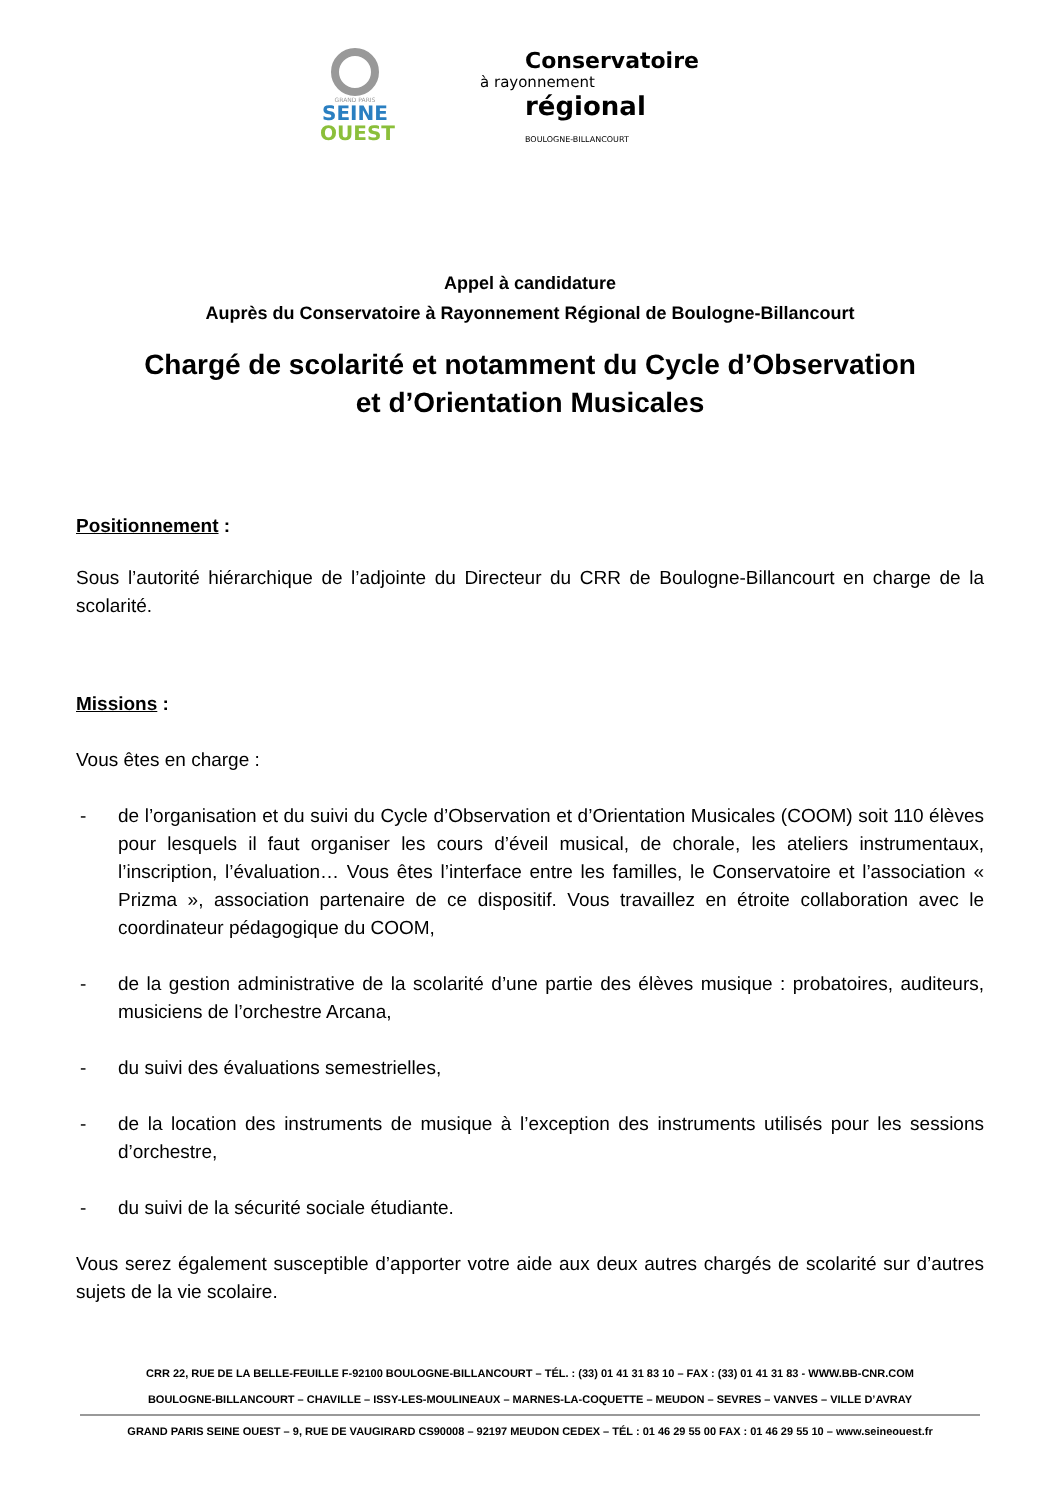GRAND PARIS
SEINE
OUEST
Conservatoire
à rayonnement
régional
BOULOGNE-BILLANCOURT
Appel à candidature
Auprès du Conservatoire à Rayonnement Régional de Boulogne-Billancourt
Chargé de scolarité et notamment du Cycle d’Observation
et d’Orientation Musicales
Positionnement :
Sous l’autorité hiérarchique de l’adjointe du Directeur du CRR de Boulogne-Billancourt en charge de la scolarité.
Missions :
Vous êtes en charge :
- de l’organisation et du suivi du Cycle d’Observation et d’Orientation Musicales (COOM) soit 110 élèves pour lesquels il faut organiser les cours d’éveil musical, de chorale, les ateliers instrumentaux, l’inscription, l’évaluation… Vous êtes l’interface entre les familles, le Conservatoire et l’association « Prizma », association partenaire de ce dispositif. Vous travaillez en étroite collaboration avec le coordinateur pédagogique du COOM,
- de la gestion administrative de la scolarité d’une partie des élèves musique : probatoires, auditeurs, musiciens de l’orchestre Arcana,
- du suivi des évaluations semestrielles,
- de la location des instruments de musique à l’exception des instruments utilisés pour les sessions d’orchestre,
- du suivi de la sécurité sociale étudiante.
Vous serez également susceptible d’apporter votre aide aux deux autres chargés de scolarité sur d’autres sujets de la vie scolaire.
CRR 22, RUE DE LA BELLE-FEUILLE F-92100 BOULOGNE-BILLANCOURT – TÉL. : (33) 01 41 31 83 10 – FAX : (33) 01 41 31 83 - WWW.BB-CNR.COM
BOULOGNE-BILLANCOURT – CHAVILLE – ISSY-LES-MOULINEAUX – MARNES-LA-COQUETTE – MEUDON – SEVRES – VANVES – VILLE D’AVRAY
GRAND PARIS SEINE OUEST – 9, RUE DE VAUGIRARD CS90008 – 92197 MEUDON CEDEX – TÉL : 01 46 29 55 00 FAX : 01 46 29 55 10 – www.seineouest.fr